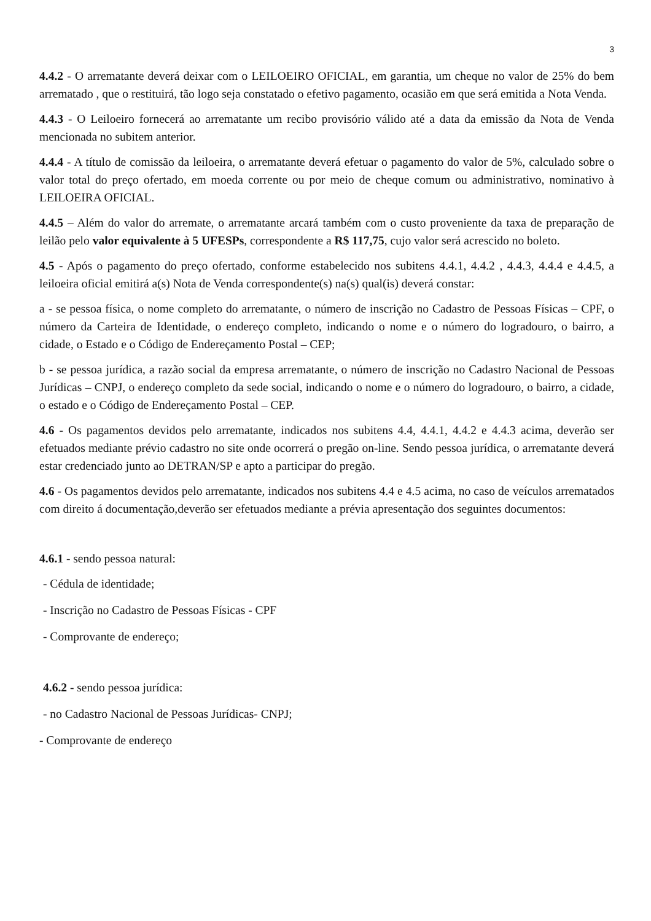3
4.4.2 - O arrematante deverá deixar com o LEILOEIRO OFICIAL, em garantia, um cheque no valor de 25% do bem arrematado , que o restituirá, tão logo seja constatado o efetivo pagamento, ocasião em que será emitida a Nota Venda.
4.4.3 - O Leiloeiro fornecerá ao arrematante um recibo provisório válido até a data da emissão da Nota de Venda mencionada no subitem anterior.
4.4.4 - A título de comissão da leiloeira, o arrematante deverá efetuar o pagamento do valor de 5%, calculado sobre o valor total do preço ofertado, em moeda corrente ou por meio de cheque comum ou administrativo, nominativo à LEILOEIRA OFICIAL.
4.4.5 – Além do valor do arremate, o arrematante arcará também com o custo proveniente da taxa de preparação de leilão pelo valor equivalente à 5 UFESPs, correspondente a R$ 117,75, cujo valor será acrescido no boleto.
4.5 - Após o pagamento do preço ofertado, conforme estabelecido nos subitens 4.4.1, 4.4.2 , 4.4.3, 4.4.4 e 4.4.5, a leiloeira oficial emitirá a(s) Nota de Venda correspondente(s) na(s) qual(is) deverá constar:
a - se pessoa física, o nome completo do arrematante, o número de inscrição no Cadastro de Pessoas Físicas – CPF, o número da Carteira de Identidade, o endereço completo, indicando o nome e o número do logradouro, o bairro, a cidade, o Estado e o Código de Endereçamento Postal – CEP;
b - se pessoa jurídica, a razão social da empresa arrematante, o número de inscrição no Cadastro Nacional de Pessoas Jurídicas – CNPJ, o endereço completo da sede social, indicando o nome e o número do logradouro, o bairro, a cidade, o estado e o Código de Endereçamento Postal – CEP.
4.6 - Os pagamentos devidos pelo arrematante, indicados nos subitens 4.4, 4.4.1, 4.4.2 e 4.4.3 acima, deverão ser efetuados mediante prévio cadastro no site onde ocorrerá o pregão on-line. Sendo pessoa jurídica, o arrematante deverá estar credenciado junto ao DETRAN/SP e apto a participar do pregão.
4.6 - Os pagamentos devidos pelo arrematante, indicados nos subitens 4.4 e 4.5 acima, no caso de veículos arrematados com direito á documentação,deverão ser efetuados mediante a prévia apresentação dos seguintes documentos:
4.6.1 - sendo pessoa natural:
- Cédula de identidade;
- Inscrição no Cadastro de Pessoas Físicas - CPF
- Comprovante de endereço;
4.6.2 - sendo pessoa jurídica:
- no Cadastro Nacional de Pessoas Jurídicas- CNPJ;
- Comprovante de endereço